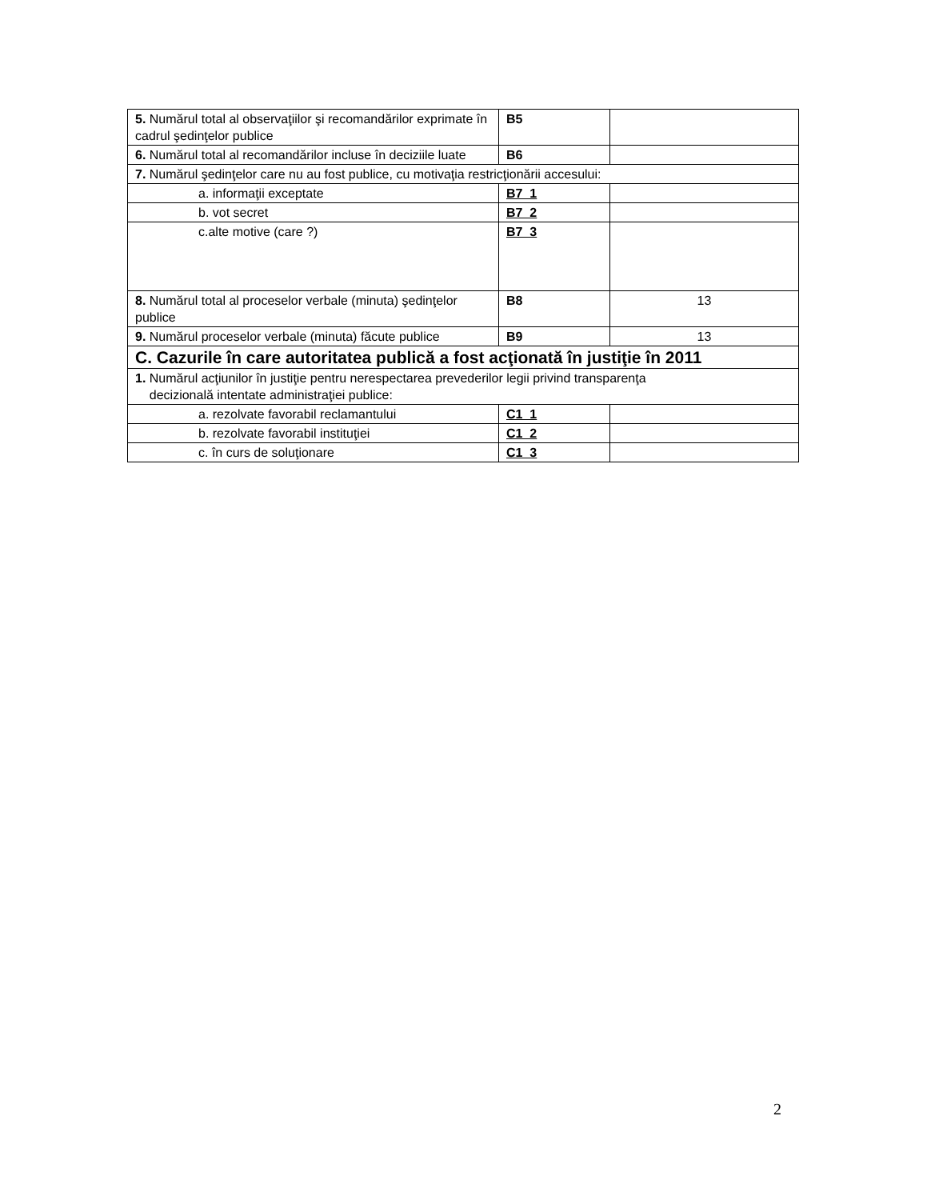| 5. Numărul total al observaţiilor şi recomandărilor exprimate în cadrul şedinţelor publice | B5 | |
| 6. Numărul total al recomandărilor incluse în deciziile luate | B6 | |
| 7. Numărul şedinţelor care nu au fost publice, cu motivaţia restricţionării accesului: | | |
| a. informaţii exceptate | B7_1 | |
| b. vot secret | B7_2 | |
| c.alte motive (care ?) | B7_3 | |
| 8. Numărul total al proceselor verbale (minuta) şedinţelor publice | B8 | 13 |
| 9. Numărul proceselor verbale (minuta) făcute publice | B9 | 13 |
| C. Cazurile în care autoritatea publică a fost acţionată în justiţie în 2011 | | |
| 1. Numărul acţiunilor în justiţie pentru nerespectarea prevederilor legii privind transparenţa decizională intentate administraţiei publice: | | |
| a. rezolvate favorabil reclamantului | C1_1 | |
| b. rezolvate favorabil instituţiei | C1_2 | |
| c. în curs de soluţionare | C1_3 | |
2